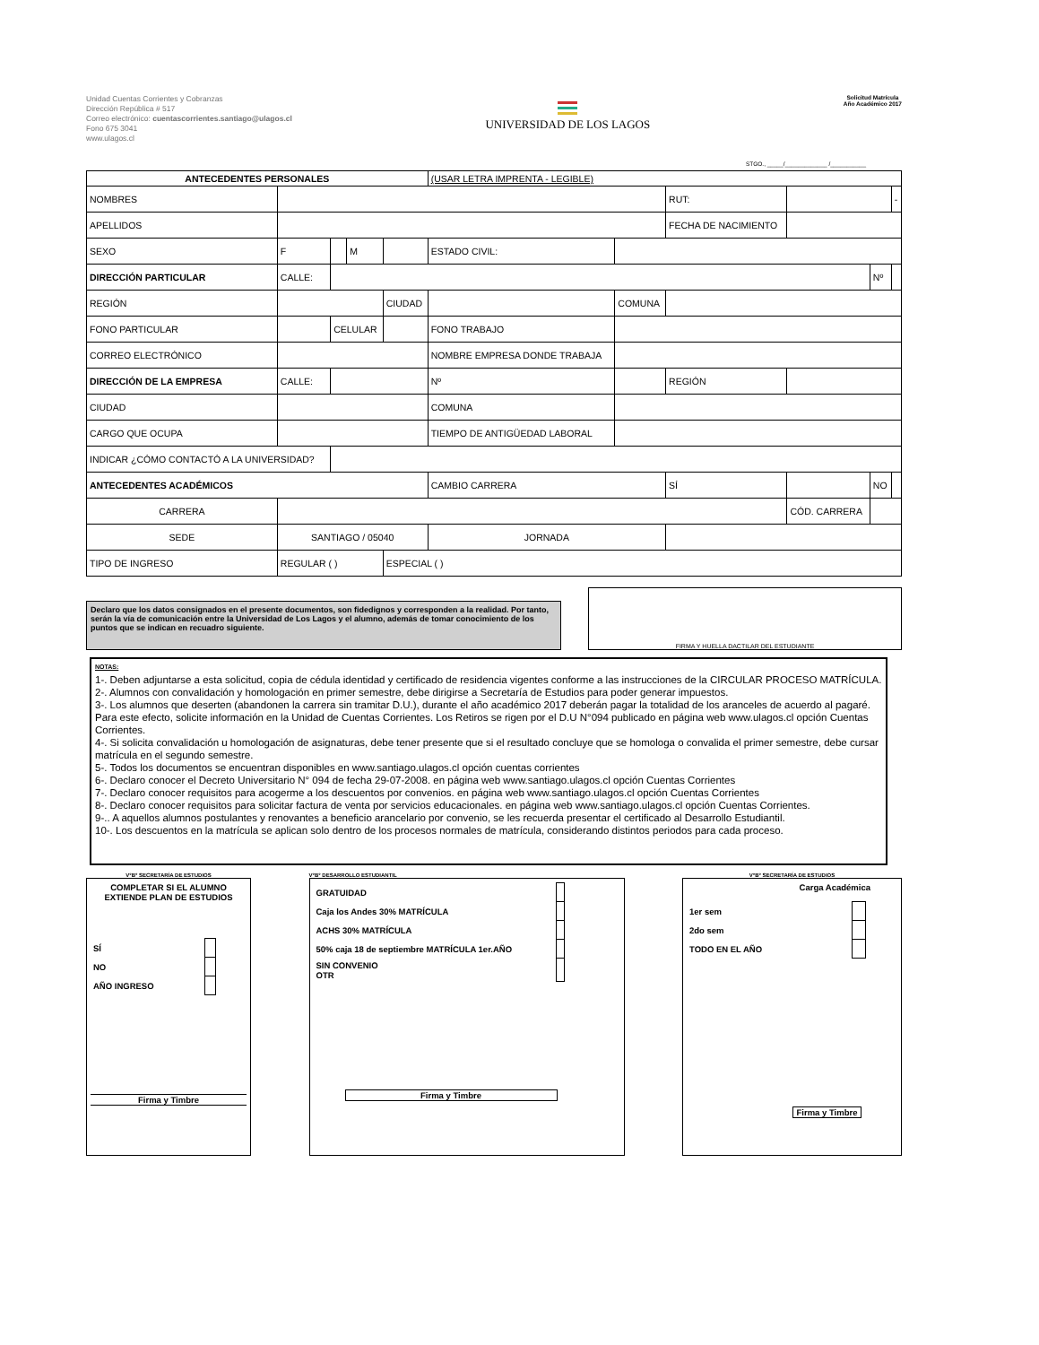Unidad Cuentas Corrientes y Cobranzas
Dirección República # 517
Correo electrónico: cuentascorrientes.santiago@ulagos.cl
Fono 675 3041
www.ulagos.cl
UNIVERSIDAD DE LOS LAGOS
Solicitud Matrícula
Año Académico 2017
STGO., _____/_____________ /___________
| ANTECEDENTES PERSONALES | | | | | (USAR LETRA IMPRENTA - LEGIBLE) | | | | | |
| NOMBRES | | | | | | | RUT: | | | - |
| APELLIDOS | | | | | | | FECHA DE NACIMIENTO | | | |
| SEXO | F | | M | | ESTADO CIVIL: | | | | | |
| DIRECCIÓN PARTICULAR | CALLE: | | | | | | | | Nº | |
| REGIÓN | | | | CIUDAD | | COMUNA | | | | |
| FONO PARTICULAR | | CELULAR | | | FONO TRABAJO | | | | | |
| CORREO ELECTRÓNICO | | | | | NOMBRE EMPRESA DONDE TRABAJA | | | | | |
| DIRECCIÓN DE LA EMPRESA | CALLE: | | | | Nº | | REGIÓN | | | |
| CIUDAD | | | | | COMUNA | | | | | |
| CARGO QUE OCUPA | | | | | TIEMPO DE ANTIGÜEDAD LABORAL | | | | | |
| INDICAR ¿CÓMO CONTACTÓ A LA UNIVERSIDAD? | | | | | | | | | | |
| ANTECEDENTES ACADÉMICOS | | | | | CAMBIO CARRERA | | SÍ | | NO | |
| CARRERA | | | | | | | | CÓD. CARRERA | | |
| SEDE | SANTIAGO / 05040 | | | | JORNADA | | | | | |
| TIPO DE INGRESO | REGULAR ( ) | | | ESPECIAL ( ) | | | | | | |
Declaro que los datos consignados en el presente documentos, son fidedignos y corresponden a la realidad. Por tanto, serán la vía de comunicación entre la Universidad de Los Lagos y el alumno, además de tomar conocimiento de los puntos que se indican en recuadro siguiente.
FIRMA Y HUELLA DACTILAR DEL ESTUDIANTE
NOTAS:
1-. Deben adjuntarse a esta solicitud, copia de cédula identidad y certificado de residencia vigentes conforme a las instrucciones de la CIRCULAR PROCESO MATRÍCULA.
2-. Alumnos con convalidación y homologación en primer semestre, debe dirigirse a Secretaría de Estudios para poder generar impuestos.
3-. Los alumnos que deserten (abandonen la carrera sin tramitar D.U.), durante el año académico 2017 deberán pagar la totalidad de los aranceles de acuerdo al pagaré. Para este efecto, solicite información en la Unidad de Cuentas Corrientes. Los Retiros se rigen por el D.U N°094 publicado en página web www.ulagos.cl opción Cuentas Corrientes.
4-. Si solicita convalidación u homologación de asignaturas, debe tener presente que si el resultado concluye que se homologa o convalida el primer semestre, debe cursar matrícula en el segundo semestre.
5-. Todos los documentos se encuentran disponibles en www.santiago.ulagos.cl opción cuentas corrientes
6-. Declaro conocer el Decreto Universitario N° 094 de fecha 29-07-2008. en página web www.santiago.ulagos.cl opción Cuentas Corrientes
7-. Declaro conocer requisitos para acogerme a los descuentos por convenios. en página web www.santiago.ulagos.cl opción Cuentas Corrientes
8-. Declaro conocer requisitos para solicitar factura de venta por servicios educacionales. en página web www.santiago.ulagos.cl opción Cuentas Corrientes.
9-.. A aquellos alumnos postulantes y renovantes a beneficio arancelario por convenio, se les recuerda presentar el certificado al Desarrollo Estudiantil.
10-. Los descuentos en la matrícula se aplican solo dentro de los procesos normales de matrícula, considerando distintos periodos para cada proceso.
V°B° SECRETARÍA DE ESTUDIOS
COMPLETAR SI EL ALUMNO EXTIENDE PLAN DE ESTUDIOS
| SÍ | |
| NO | |
| AÑO INGRESO | |
Firma y Timbre
V°B° DESARROLLO ESTUDIANTIL
| GRATUIDAD | |
| Caja los Andes 30% MATRÍCULA | |
| ACHS 30% MATRÍCULA | |
| 50% caja 18 de septiembre MATRÍCULA 1er.AÑO | |
| SIN CONVENIO OTR | |
Firma y Timbre
V°B° SECRETARÍA DE ESTUDIOS
Carga Académica
| 1er sem | |
| 2do sem | |
| TODO EN EL AÑO | |
Firma y Timbre